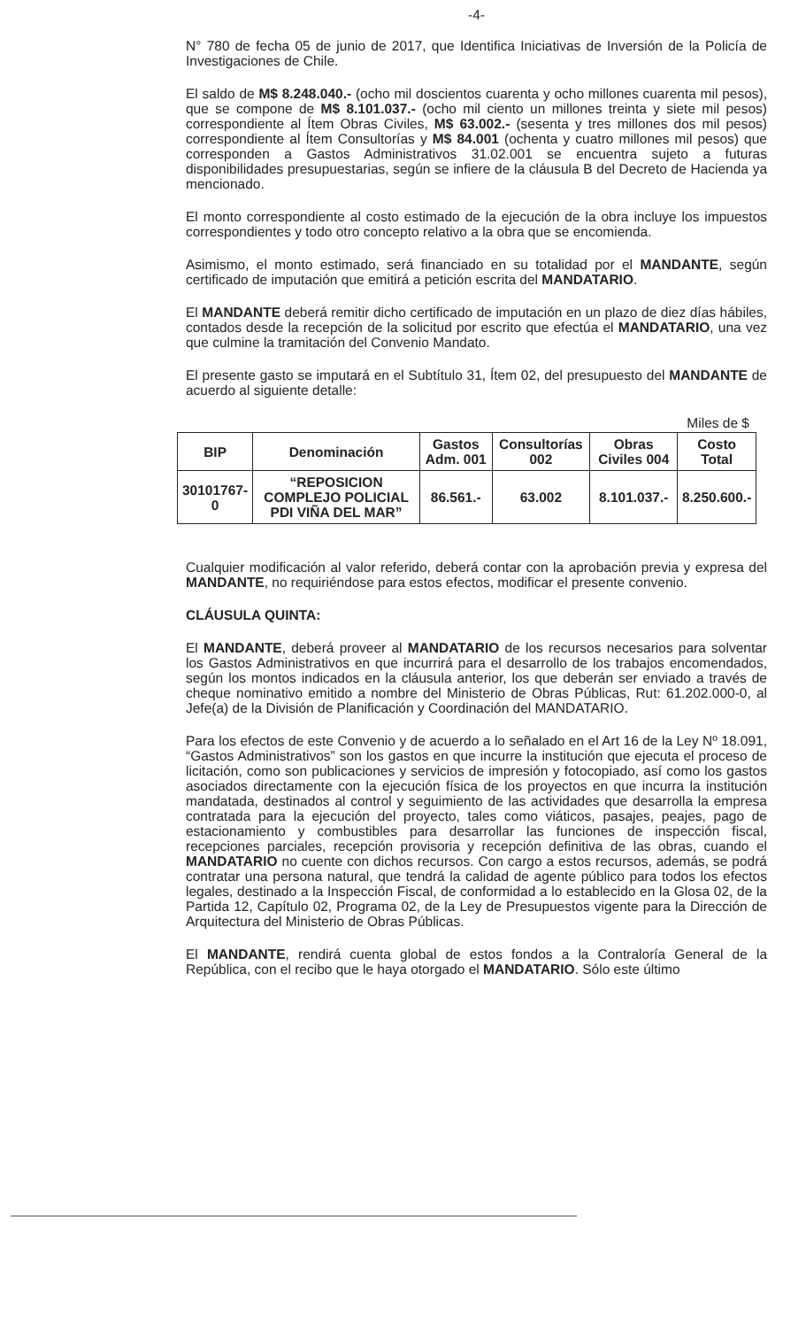-4-
N° 780 de fecha 05 de junio de 2017, que Identifica Iniciativas de Inversión de la Policía de Investigaciones de Chile.
El saldo de M$ 8.248.040.- (ocho mil doscientos cuarenta y ocho millones cuarenta mil pesos), que se compone de M$ 8.101.037.- (ocho mil ciento un millones treinta y siete mil pesos) correspondiente al Ítem Obras Civiles, M$ 63.002.- (sesenta y tres millones dos mil pesos) correspondiente al Ítem Consultorías y M$ 84.001 (ochenta y cuatro millones mil pesos) que corresponden a Gastos Administrativos 31.02.001 se encuentra sujeto a futuras disponibilidades presupuestarias, según se infiere de la cláusula B del Decreto de Hacienda ya mencionado.
El monto correspondiente al costo estimado de la ejecución de la obra incluye los impuestos correspondientes y todo otro concepto relativo a la obra que se encomienda.
Asimismo, el monto estimado, será financiado en su totalidad por el MANDANTE, según certificado de imputación que emitirá a petición escrita del MANDATARIO.
El MANDANTE deberá remitir dicho certificado de imputación en un plazo de diez días hábiles, contados desde la recepción de la solicitud por escrito que efectúa el MANDATARIO, una vez que culmine la tramitación del Convenio Mandato.
El presente gasto se imputará en el Subtítulo 31, Ítem 02, del presupuesto del MANDANTE de acuerdo al siguiente detalle:
Miles de $
| BIP | Denominación | Gastos Adm. 001 | Consultorías 002 | Obras Civiles 004 | Costo Total |
| --- | --- | --- | --- | --- | --- |
| 30101767-0 | “REPOSICION COMPLEJO POLICIAL PDI VIÑA DEL MAR” | 86.561.- | 63.002 | 8.101.037.- | 8.250.600.- |
Cualquier modificación al valor referido, deberá contar con la aprobación previa y expresa del MANDANTE, no requiriéndose para estos efectos, modificar el presente convenio.
CLÁUSULA QUINTA:
El MANDANTE, deberá proveer al MANDATARIO de los recursos necesarios para solventar los Gastos Administrativos en que incurrirá para el desarrollo de los trabajos encomendados, según los montos indicados en la cláusula anterior, los que deberán ser enviado a través de cheque nominativo emitido a nombre del Ministerio de Obras Públicas, Rut: 61.202.000-0, al Jefe(a) de la División de Planificación y Coordinación del MANDATARIO.
Para los efectos de este Convenio y de acuerdo a lo señalado en el Art 16 de la Ley Nº 18.091, “Gastos Administrativos” son los gastos en que incurre la institución que ejecuta el proceso de licitación, como son publicaciones y servicios de impresión y fotocopiado, así como los gastos asociados directamente con la ejecución física de los proyectos en que incurra la institución mandatada, destinados al control y seguimiento de las actividades que desarrolla la empresa contratada para la ejecución del proyecto, tales como viáticos, pasajes, peajes, pago de estacionamiento y combustibles para desarrollar las funciones de inspección fiscal, recepciones parciales, recepción provisoria y recepción definitiva de las obras, cuando el MANDATARIO no cuente con dichos recursos. Con cargo a estos recursos, además, se podrá contratar una persona natural, que tendrá la calidad de agente público para todos los efectos legales, destinado a la Inspección Fiscal, de conformidad a lo establecido en la Glosa 02, de la Partida 12, Capítulo 02, Programa 02, de la Ley de Presupuestos vigente para la Dirección de Arquitectura del Ministerio de Obras Públicas.
El MANDANTE, rendirá cuenta global de estos fondos a la Contraloría General de la República, con el recibo que le haya otorgado el MANDATARIO. Sólo este último